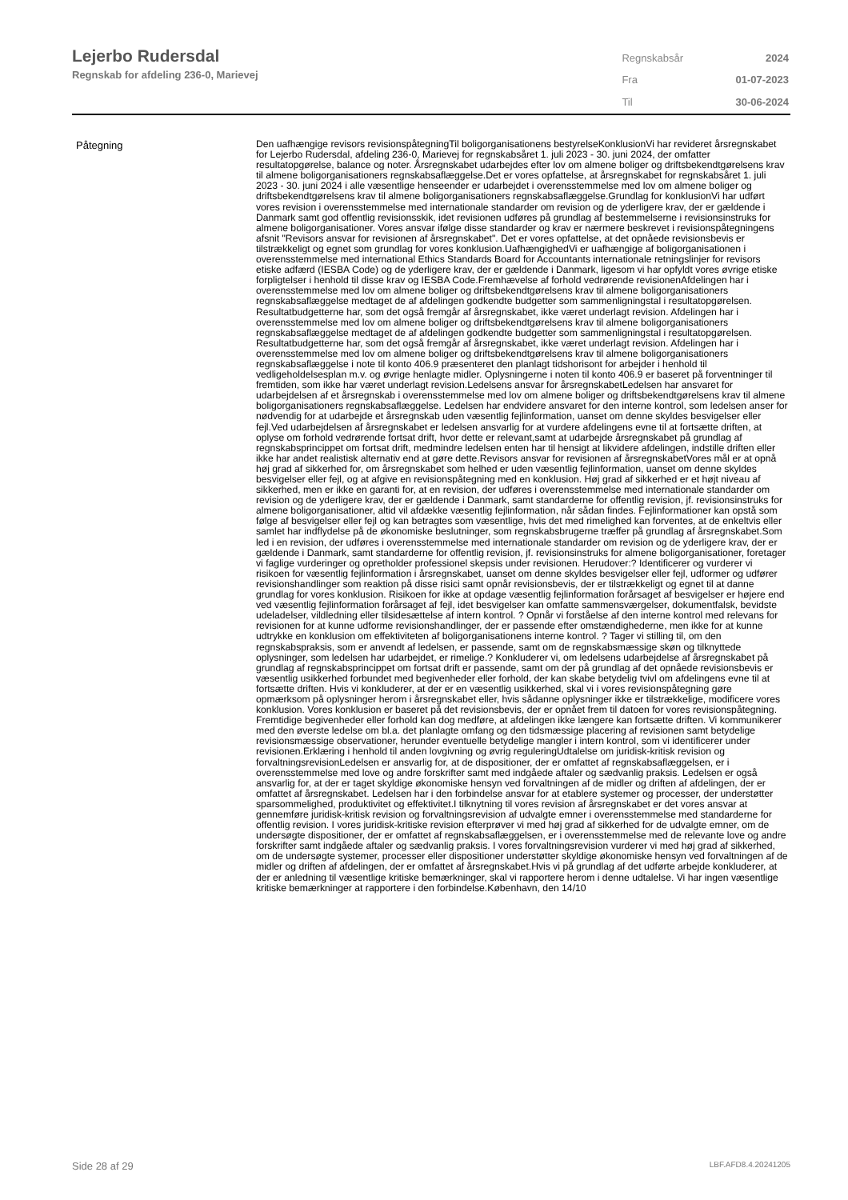Lejerbo Rudersdal
Regnskab for afdeling 236-0, Marievej
| Regnskabsår | 2024 |
| Fra | 01-07-2023 |
| Til | 30-06-2024 |
Påtegning
Den uafhængige revisors revisionspåtegningTil boligorganisationens bestyrelseKonklusionVi har revideret årsregnskabet for Lejerbo Rudersdal, afdeling 236-0, Marievej for regnskabsåret 1. juli 2023 - 30. juni 2024, der omfatter resultatopgørelse, balance og noter. Årsregnskabet udarbejdes efter lov om almene boliger og driftsbekendtgørelsens krav til almene boligorganisationers regnskabsaflæggelse.Det er vores opfattelse, at årsregnskabet for regnskabsåret 1. juli 2023 - 30. juni 2024 i alle væsentlige henseender er udarbejdet i overensstemmelse med lov om almene boliger og driftsbekendtgørelsens krav til almene boligorganisationers regnskabsaflæggelse.Grundlag for konklusionVi har udført vores revision i overensstemmelse med internationale standarder om revision og de yderligere krav, der er gældende i Danmark samt god offentlig revisionsskik, idet revisionen udføres på grundlag af bestemmelserne i revisionsinstruks for almene boligorganisationer. Vores ansvar ifølge disse standarder og krav er nærmere beskrevet i revisionspåtegningens afsnit "Revisors ansvar for revisionen af årsregnskabet". Det er vores opfattelse, at det opnåede revisionsbevis er tilstrækkeligt og egnet som grundlag for vores konklusion.UafhængighedVi er uafhængige af boligorganisationen i overensstemmelse med international Ethics Standards Board for Accountants internationale retningslinjer for revisors etiske adfærd (IESBA Code) og de yderligere krav, der er gældende i Danmark, ligesom vi har opfyldt vores øvrige etiske forpligtelser i henhold til disse krav og IESBA Code.Fremhævelse af forhold vedrørende revisionenAfdelingen har i overensstemmelse med lov om almene boliger og driftsbekendtgørelsens krav til almene boligorganisationers regnskabsaflæggelse medtaget de af afdelingen godkendte budgetter som sammenligningstal i resultatopgørelsen. Resultatbudgetterne har, som det også fremgår af årsregnskabet, ikke været underlagt revision. Afdelingen har i overensstemmelse med lov om almene boliger og driftsbekendtgørelsens krav til almene boligorganisationers regnskabsaflæggelse medtaget de af afdelingen godkendte budgetter som sammenligningstal i resultatopgørelsen. Resultatbudgetterne har, som det også fremgår af årsregnskabet, ikke været underlagt revision. Afdelingen har i overensstemmelse med lov om almene boliger og driftsbekendtgørelsens krav til almene boligorganisationers regnskabsaflæggelse i note til konto 406.9 præsenteret den planlagt tidshorisont for arbejder i henhold til vedligeholdelsesplan m.v. og øvrige henlagte midler. Oplysningerne i noten til konto 406.9 er baseret på forventninger til fremtiden, som ikke har været underlagt revision.Ledelsens ansvar for årsregnskabetLedelsen har ansvaret for udarbejdelsen af et årsregnskab i overensstemmelse med lov om almene boliger og driftsbekendtgørelsens krav til almene boligorganisationers regnskabsaflæggelse. Ledelsen har endvidere ansvaret for den interne kontrol, som ledelsen anser for nødvendig for at udarbejde et årsregnskab uden væsentlig fejlinformation, uanset om denne skyldes besvigelser eller fejl.Ved udarbejdelsen af årsregnskabet er ledelsen ansvarlig for at vurdere afdelingens evne til at fortsætte driften, at oplyse om forhold vedrørende fortsat drift, hvor dette er relevant,samt at udarbejde årsregnskabet på grundlag af regnskabsprincippet om fortsat drift, medmindre ledelsen enten har til hensigt at likvidere afdelingen, indstille driften eller ikke har andet realistisk alternativ end at gøre dette.Revisors ansvar for revisionen af årsregnskabetVores mål er at opnå høj grad af sikkerhed for, om årsregnskabet som helhed er uden væsentlig fejlinformation, uanset om denne skyldes besvigelser eller fejl, og at afgive en revisionspåtegning med en konklusion. Høj grad af sikkerhed er et højt niveau af sikkerhed, men er ikke en garanti for, at en revision, der udføres i overensstemmelse med internationale standarder om revision og de yderligere krav, der er gældende i Danmark, samt standarderne for offentlig revision, jf. revisionsinstruks for almene boligorganisationer, altid vil afdække væsentlig fejlinformation, når sådan findes. Fejlinformationer kan opstå som følge af besvigelser eller fejl og kan betragtes som væsentlige, hvis det med rimelighed kan forventes, at de enkeltvis eller samlet har indflydelse på de økonomiske beslutninger, som regnskabsbrugerne træffer på grundlag af årsregnskabet.Som led i en revision, der udføres i overensstemmelse med internationale standarder om revision og de yderligere krav, der er gældende i Danmark, samt standarderne for offentlig revision, jf. revisionsinstruks for almene boligorganisationer, foretager vi faglige vurderinger og opretholder professionel skepsis under revisionen. Herudover:? Identificerer og vurderer vi risikoen for væsentlig fejlinformation i årsregnskabet, uanset om denne skyldes besvigelser eller fejl, udformer og udfører revisionshandlinger som reaktion på disse risici samt opnår revisionsbevis, der er tilstrækkeligt og egnet til at danne grundlag for vores konklusion. Risikoen for ikke at opdage væsentlig fejlinformation forårsaget af besvigelser er højere end ved væsentlig fejlinformation forårsaget af fejl, idet besvigelser kan omfatte sammensværgelser, dokumentfalsk, bevidste udeladelser, vildledning eller tilsidesættelse af intern kontrol. ? Opnår vi forståelse af den interne kontrol med relevans for revisionen for at kunne udforme revisionshandlinger, der er passende efter omstændighederne, men ikke for at kunne udtrykke en konklusion om effektiviteten af boligorganisationens interne kontrol. ? Tager vi stilling til, om den regnskabspraksis, som er anvendt af ledelsen, er passende, samt om de regnskabsmæssige skøn og tilknyttede oplysninger, som ledelsen har udarbejdet, er rimelige.? Konkluderer vi, om ledelsens udarbejdelse af årsregnskabet på grundlag af regnskabsprincippet om fortsat drift er passende, samt om der på grundlag af det opnåede revisionsbevis er væsentlig usikkerhed forbundet med begivenheder eller forhold, der kan skabe betydelig tvivl om afdelingens evne til at fortsætte driften. Hvis vi konkluderer, at der er en væsentlig usikkerhed, skal vi i vores revisionspåtegning gøre opmærksom på oplysninger herom i årsregnskabet eller, hvis sådanne oplysninger ikke er tilstrækkelige, modificere vores konklusion. Vores konklusion er baseret på det revisionsbevis, der er opnået frem til datoen for vores revisionspåtegning. Fremtidige begivenheder eller forhold kan dog medføre, at afdelingen ikke længere kan fortsætte driften. Vi kommunikerer med den øverste ledelse om bl.a. det planlagte omfang og den tidsmæssige placering af revisionen samt betydelige revisionsmæssige observationer, herunder eventuelle betydelige mangler i intern kontrol, som vi identificerer under revisionen.Erklæring i henhold til anden lovgivning og øvrig reguleringUdtalelse om juridisk-kritisk revision og forvaltningsrevisionLedelsen er ansvarlig for, at de dispositioner, der er omfattet af regnskabsaflæggelsen, er i overensstemmelse med love og andre forskrifter samt med indgåede aftaler og sædvanlig praksis. Ledelsen er også ansvarlig for, at der er taget skyldige økonomiske hensyn ved forvaltningen af de midler og driften af afdelingen, der er omfattet af årsregnskabet. Ledelsen har i den forbindelse ansvar for at etablere systemer og processer, der understøtter sparsommelighed, produktivitet og effektivitet.I tilknytning til vores revision af årsregnskabet er det vores ansvar at gennemføre juridisk-kritisk revision og forvaltningsrevision af udvalgte emner i overensstemmelse med standarderne for offentlig revision. I vores juridisk-kritiske revision efterprøver vi med høj grad af sikkerhed for de udvalgte emner, om de undersøgte dispositioner, der er omfattet af regnskabsaflæggelsen, er i overensstemmelse med de relevante love og andre forskrifter samt indgåede aftaler og sædvanlig praksis. I vores forvaltningsrevision vurderer vi med høj grad af sikkerhed, om de undersøgte systemer, processer eller dispositioner understøtter skyldige økonomiske hensyn ved forvaltningen af de midler og driften af afdelingen, der er omfattet af årsregnskabet.Hvis vi på grundlag af det udførte arbejde konkluderer, at der er anledning til væsentlige kritiske bemærkninger, skal vi rapportere herom i denne udtalelse. Vi har ingen væsentlige kritiske bemærkninger at rapportere i den forbindelse.København, den 14/10
Side 28 af 29 LBF.AFD8.4.20241205